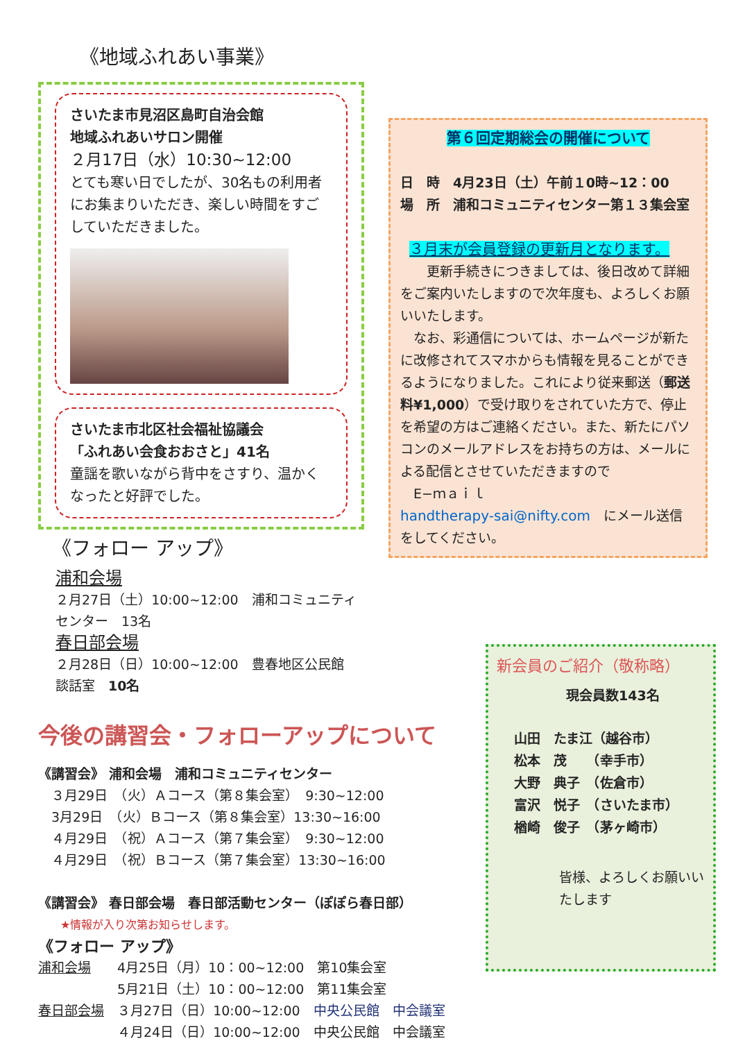《地域ふれあい事業》
さいたま市見沼区島町自治会館
地域ふれあいサロン開催
２月17日（水）10:30~12:00
とても寒い日でしたが、30名もの利用者にお集まりいただき、楽しい時間をすごしていただきました。
さいたま市北区社会福祉協議会
「ふれあい会食おおさと」41名
童謡を歌いながら背中をさすり、温かくなったと好評でした。
《フォロー アップ》
浦和会場
２月27日（土）10:00~12:00　浦和コミュニティセンター　13名
春日部会場
２月28日（日）10:00~12:00　豊春地区公民館　談話室　10名
今後の講習会・フォローアップについて
《講習会》 浦和会場　浦和コミュニティセンター
　３月29日　（火）Ａコース（第８集会室）　9:30~12:00
　3月29日　（火）Ｂコース（第８集会室）13:30~16:00
　４月29日　（祝）Ａコース（第７集会室）　9:30~12:00
　４月29日　（祝）Ｂコース（第７集会室）13:30~16:00
《講習会》 春日部会場　春日部活動センター（ぽぽら春日部）
　　★情報が入り次第お知らせします。
《フォロー アップ》
浦和会場　　4月25日（月）10：00~12:00　第10集会室
　　　　　　5月21日（土）10：00~12:00　第11集会室
春日部会場　３月27日（日）10:00~12:00　中央公民館　中会議室
　　　　　　４月24日（日）10:00~12:00　中央公民館　中会議室
第６回定期総会の開催について
日　時　4月23日（土）午前１0時~12：00
場　所　浦和コミュニティセンター第１３集会室
３月末が会員登録の更新月となります。
　　更新手続きにつきましては、後日改めて詳細をご案内いたしますので次年度も、よろしくお願いいたします。
　なお、彩通信については、ホームページが新たに改修されてスマホからも情報を見ることができるようになりました。これにより従来郵送（郵送料¥1,000）で受け取りをされていた方で、停止を希望の方はご連絡ください。また、新たにパソコンのメールアドレスをお持ちの方は、メールによる配信とさせていただきますので
　E−ｍａｉｌ
handtherapy-sai@nifty.com　にメール送信をしてください。
新会員のご紹介（敬称略）
現会員数143名
山田　たま江（越谷市）
松本　茂　　（幸手市）
大野　典子　（佐倉市）
富沢　悦子　（さいたま市）
楢崎　俊子　（茅ヶ崎市）
皆様、よろしくお願いいたします